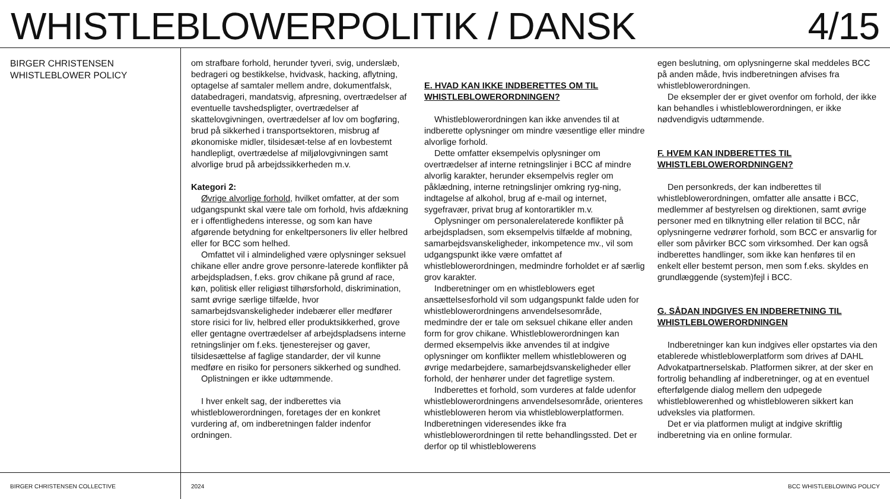WHISTLEBLOWERPOLITIK / DANSK
4/15
BIRGER CHRISTENSEN
WHISTLEBLOWER POLICY
om strafbare forhold, herunder tyveri, svig, underslæb, bedrageri og bestikkelse, hvidvask, hacking, aflytning, optagelse af samtaler mellem andre, dokumentfalsk, databedrageri, mandatsvig, afpresning, overtrædelser af eventuelle tavshedspligter, overtrædelser af skattelovgivningen, overtrædelser af lov om bogføring, brud på sikkerhed i transportsektoren, misbrug af økonomiske midler, tilsidesæt-telse af en lovbestemt handlepligt, overtrædelse af miljølovgivningen samt alvorlige brud på arbejdssikkerheden m.v.
Kategori 2:
Øvrige alvorlige forhold, hvilket omfatter, at der som udgangspunkt skal være tale om forhold, hvis afdækning er i offentlighedens interesse, og som kan have afgørende betydning for enkeltpersoners liv eller helbred eller for BCC som helhed.
Omfattet vil i almindelighed være oplysninger seksuel chikane eller andre grove personre-laterede konflikter på arbejdspladsen, f.eks. grov chikane på grund af race, køn, politisk eller religiøst tilhørsforhold, diskrimination, samt øvrige særlige tilfælde, hvor samarbejdsvanskeligheder indebærer eller medfører store risici for liv, helbred eller produktsikkerhed, grove eller gentagne overtrædelser af arbejdspladsens interne retningslinjer om f.eks. tjenesterejser og gaver, tilsidesættelse af faglige standarder, der vil kunne medføre en risiko for personers sikkerhed og sundhed.
Oplistningen er ikke udtømmende.
I hver enkelt sag, der indberettes via whistleblowerordningen, foretages der en konkret vurdering af, om indberetningen falder indenfor ordningen.
E. HVAD KAN IKKE INDBERETTES OM TIL WHISTLEBLOWERORDNINGEN?
Whistleblowerordningen kan ikke anvendes til at indberette oplysninger om mindre væsentlige eller mindre alvorlige forhold.
Dette omfatter eksempelvis oplysninger om overtrædelser af interne retningslinjer i BCC af mindre alvorlig karakter, herunder eksempelvis regler om påklædning, interne retningslinjer omkring ryg-ning, indtagelse af alkohol, brug af e-mail og internet, sygefravær, privat brug af kontorartikler m.v.
Oplysninger om personalerelaterede konflikter på arbejdspladsen, som eksempelvis tilfælde af mobning, samarbejdsvanskeligheder, inkompetence mv., vil som udgangspunkt ikke være omfattet af whistleblowerordningen, medmindre forholdet er af særlig grov karakter.
Indberetninger om en whistleblowers eget ansættelsesforhold vil som udgangspunkt falde uden for whistleblowerordningens anvendelsesområde, medmindre der er tale om seksuel chikane eller anden form for grov chikane. Whistleblowerordningen kan dermed eksempelvis ikke anvendes til at indgive oplysninger om konflikter mellem whistlebloweren og øvrige medarbejdere, samarbejdsvanskeligheder eller forhold, der henhører under det fagretlige system.
Indberettes et forhold, som vurderes at falde udenfor whistleblowerordningens anvendelsesområde, orienteres whistlebloweren herom via whistleblowerplatformen. Indberetningen videresendes ikke fra whistleblowerordningen til rette behandlingssted. Det er derfor op til whistleblowerens
egen beslutning, om oplysningerne skal meddeles BCC på anden måde, hvis indberetningen afvises fra whistleblowerordningen.
De eksempler der er givet ovenfor om forhold, der ikke kan behandles i whistleblowerordningen, er ikke nødvendigvis udtømmende.
F. HVEM KAN INDBERETTES TIL WHISTLEBLOWERORDNINGEN?
Den personkreds, der kan indberettes til whistleblowerordningen, omfatter alle ansatte i BCC, medlemmer af bestyrelsen og direktionen, samt øvrige personer med en tilknytning eller relation til BCC, når oplysningerne vedrører forhold, som BCC er ansvarlig for eller som påvirker BCC som virksomhed. Der kan også indberettes handlinger, som ikke kan henføres til en enkelt eller bestemt person, men som f.eks. skyldes en grundlæggende (system)fejl i BCC.
G. SÅDAN INDGIVES EN INDBERETNING TIL WHISTLEBLOWERORDNINGEN
Indberetninger kan kun indgives eller opstartes via den etablerede whistleblowerplatform som drives af DAHL Advokatpartnerselskab. Platformen sikrer, at der sker en fortrolig behandling af indberetninger, og at en eventuel efterfølgende dialog mellem den udpegede whistleblowerenhed og whistlebloweren sikkert kan udveksles via platformen.
Det er via platformen muligt at indgive skriftlig indberetning via en online formular.
BIRGER CHRISTENSEN COLLECTIVE
2024 BCC WHISTLEBLOWING POLICY